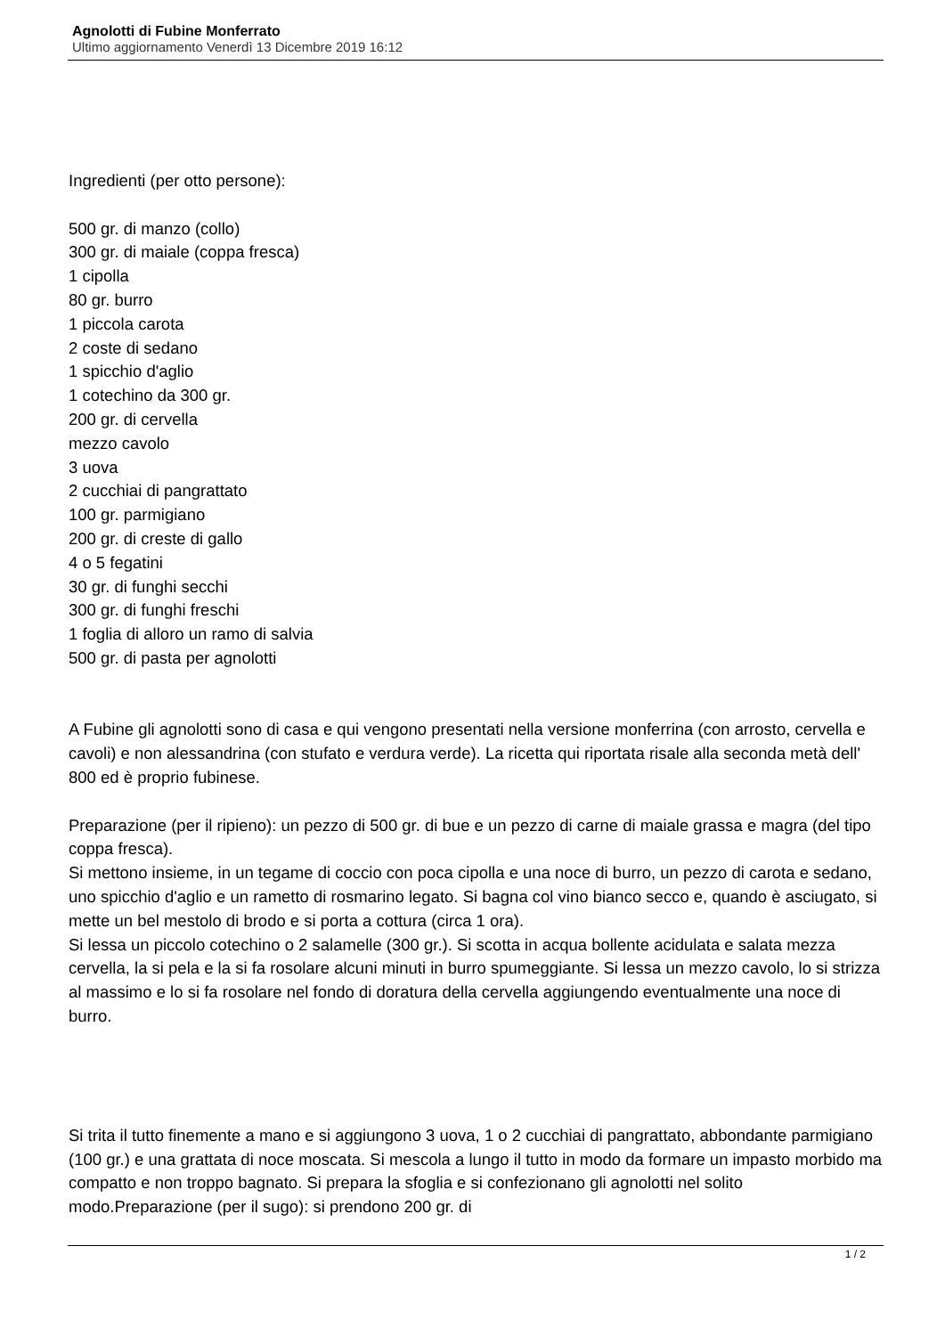Agnolotti di Fubine Monferrato
Ultimo aggiornamento Venerdì 13 Dicembre 2019 16:12
Ingredienti (per otto persone):
500 gr. di manzo (collo)
300 gr. di maiale (coppa fresca)
1 cipolla
80 gr. burro
1 piccola carota
2 coste di sedano
1 spicchio d'aglio
1 cotechino da 300 gr.
200 gr. di cervella
mezzo cavolo
3 uova
2 cucchiai di pangrattato
100 gr. parmigiano
200 gr. di creste di gallo
4 o 5 fegatini
30 gr. di funghi secchi
300 gr. di funghi freschi
1 foglia di alloro un ramo di salvia
500 gr. di pasta per agnolotti
A Fubine gli agnolotti sono di casa e qui vengono presentati nella versione monferrina (con arrosto, cervella e cavoli) e non alessandrina (con stufato e verdura verde). La ricetta qui riportata risale alla seconda metà dell' 800 ed è proprio fubinese.
Preparazione (per il ripieno): un pezzo di 500 gr. di bue e un pezzo di carne di maiale grassa e magra (del tipo coppa fresca).
Si mettono insieme, in un tegame di coccio con poca cipolla e una noce di burro, un pezzo di carota e sedano, uno spicchio d'aglio e un rametto di rosmarino legato. Si bagna col vino bianco secco e, quando è asciugato, si mette un bel mestolo di brodo e si porta a cottura (circa 1 ora).
Si lessa un piccolo cotechino o 2 salamelle (300 gr.). Si scotta in acqua bollente acidulata e salata mezza cervella, la si pela e la si fa rosolare alcuni minuti in burro spumeggiante. Si lessa un mezzo cavolo, lo si strizza al massimo e lo si fa rosolare nel fondo di doratura della cervella aggiungendo eventualmente una noce di burro.
Si trita il tutto finemente a mano e si aggiungono 3 uova, 1 o 2 cucchiai di pangrattato, abbondante parmigiano (100 gr.) e una grattata di noce moscata. Si mescola a lungo il tutto in modo da formare un impasto morbido ma compatto e non troppo bagnato. Si prepara la sfoglia e si confezionano gli agnolotti nel solito modo.Preparazione (per il sugo): si prendono 200 gr. di
1 / 2